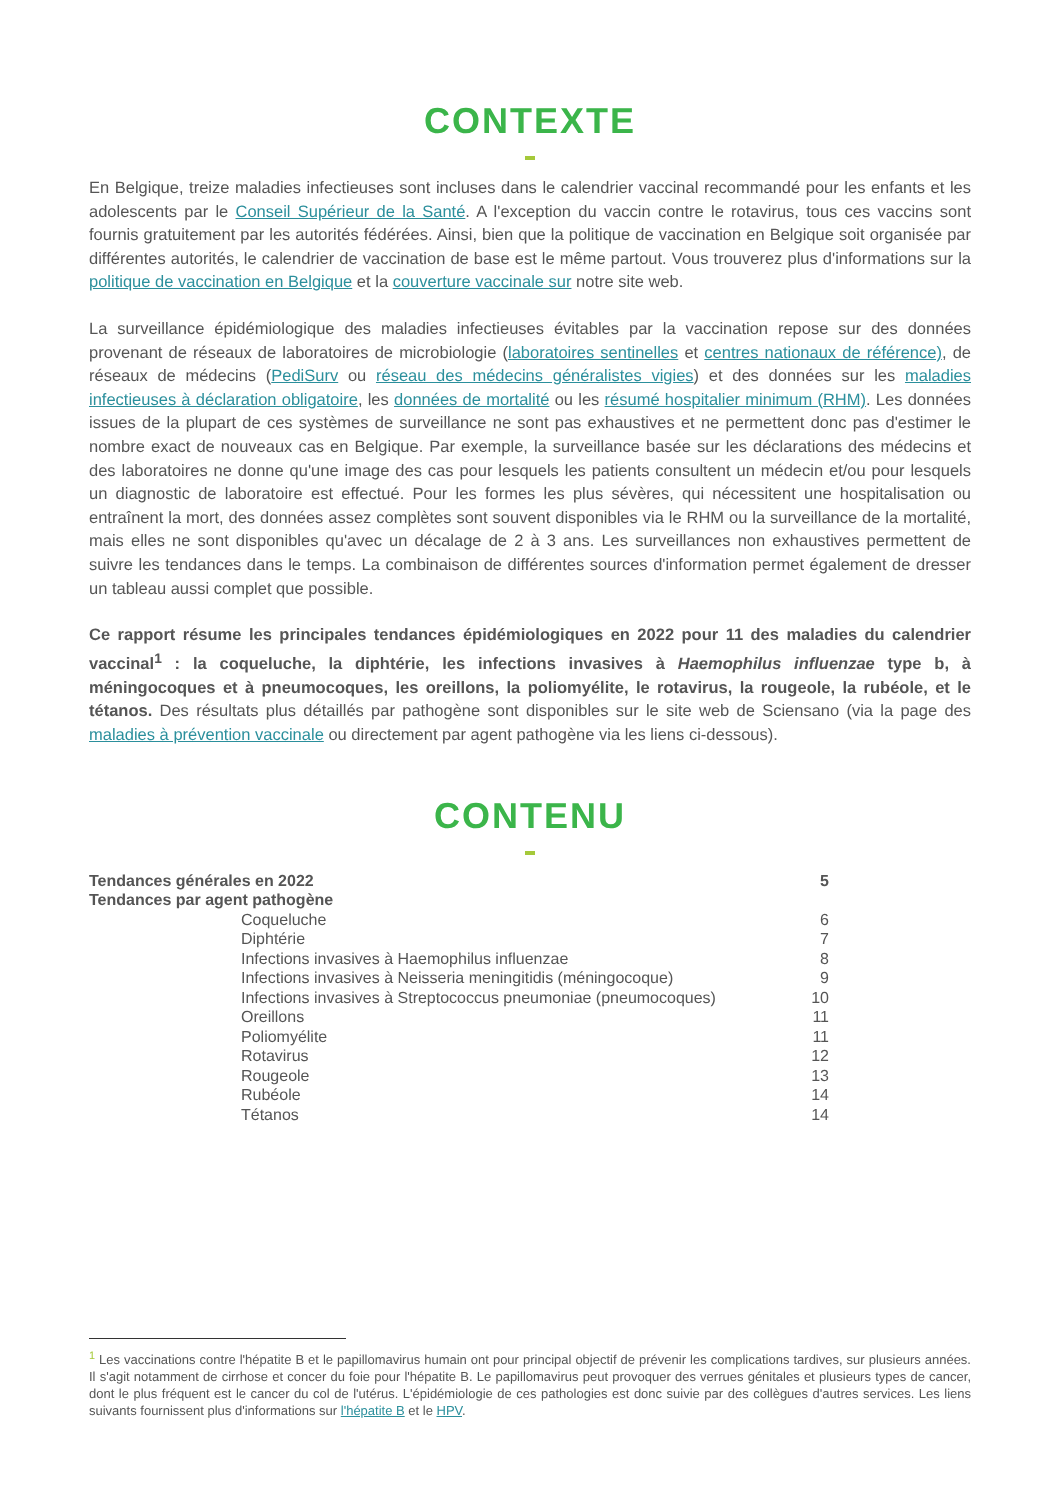CONTEXTE
En Belgique, treize maladies infectieuses sont incluses dans le calendrier vaccinal recommandé pour les enfants et les adolescents par le Conseil Supérieur de la Santé. A l'exception du vaccin contre le rotavirus, tous ces vaccins sont fournis gratuitement par les autorités fédérées. Ainsi, bien que la politique de vaccination en Belgique soit organisée par différentes autorités, le calendrier de vaccination de base est le même partout. Vous trouverez plus d'informations sur la politique de vaccination en Belgique et la couverture vaccinale sur notre site web.
La surveillance épidémiologique des maladies infectieuses évitables par la vaccination repose sur des données provenant de réseaux de laboratoires de microbiologie (laboratoires sentinelles et centres nationaux de référence), de réseaux de médecins (PediSurv ou réseau des médecins généralistes vigies) et des données sur les maladies infectieuses à déclaration obligatoire, les données de mortalité ou les résumé hospitalier minimum (RHM). Les données issues de la plupart de ces systèmes de surveillance ne sont pas exhaustives et ne permettent donc pas d'estimer le nombre exact de nouveaux cas en Belgique. Par exemple, la surveillance basée sur les déclarations des médecins et des laboratoires ne donne qu'une image des cas pour lesquels les patients consultent un médecin et/ou pour lesquels un diagnostic de laboratoire est effectué. Pour les formes les plus sévères, qui nécessitent une hospitalisation ou entraînent la mort, des données assez complètes sont souvent disponibles via le RHM ou la surveillance de la mortalité, mais elles ne sont disponibles qu'avec un décalage de 2 à 3 ans. Les surveillances non exhaustives permettent de suivre les tendances dans le temps. La combinaison de différentes sources d'information permet également de dresser un tableau aussi complet que possible.
Ce rapport résume les principales tendances épidémiologiques en 2022 pour 11 des maladies du calendrier vaccinal<sup>1</sup> : la coqueluche, la diphtérie, les infections invasives à Haemophilus influenzae type b, à méningocoques et à pneumocoques, les oreillons, la poliomyélite, le rotavirus, la rougeole, la rubéole, et le tétanos. Des résultats plus détaillés par pathogène sont disponibles sur le site web de Sciensano (via la page des maladies à prévention vaccinale ou directement par agent pathogène via les liens ci-dessous).
CONTENU
| Tendances générales en 2022 | | 5 |
| Tendances par agent pathogène | | |
| | Coqueluche | 6 |
| | Diphtérie | 7 |
| | Infections invasives à Haemophilus influenzae | 8 |
| | Infections invasives à Neisseria meningitidis (méningocoque) | 9 |
| | Infections invasives à Streptococcus pneumoniae (pneumocoques) | 10 |
| | Oreillons | 11 |
| | Poliomyélite | 11 |
| | Rotavirus | 12 |
| | Rougeole | 13 |
| | Rubéole | 14 |
| | Tétanos | 14 |
<sup>1</sup> Les vaccinations contre l'hépatite B et le papillomavirus humain ont pour principal objectif de prévenir les complications tardives, sur plusieurs années. Il s'agit notamment de cirrhose et concer du foie pour l'hépatite B. Le papillomavirus peut provoquer des verrues génitales et plusieurs types de cancer, dont le plus fréquent est le cancer du col de l'utérus. L'épidémiologie de ces pathologies est donc suivie par des collègues d'autres services. Les liens suivants fournissent plus d'informations sur l'hépatite B et le HPV.